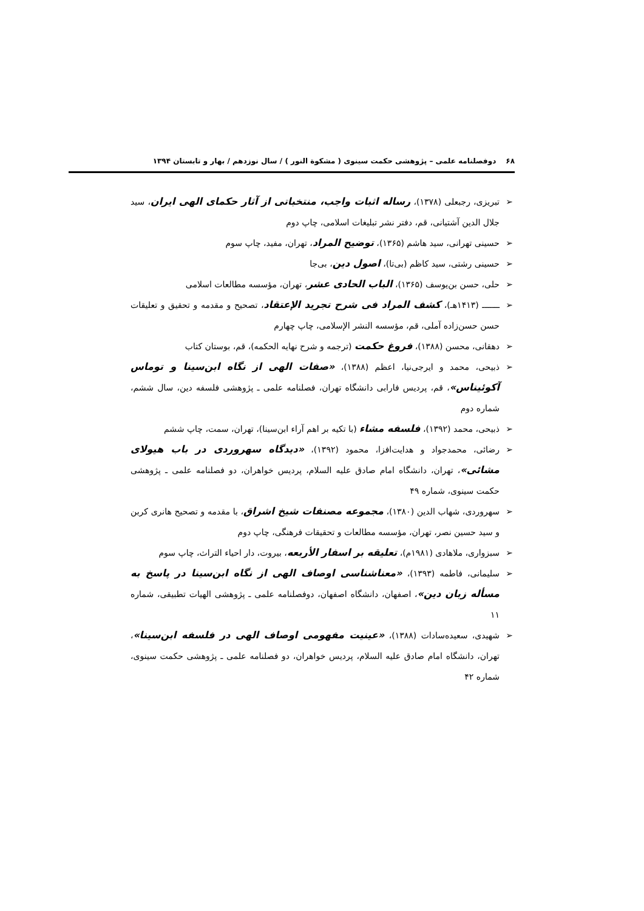۶۸ دوفصلنامه علمی – پژوهشی حکمت سینوی ( مشکوة النور ) / سال نوزدهم / بهار و تابستان ۱۳۹۴
➢ تبریزی، رجبعلی (۱۳۷۸)، رساله اثبات واجب، منتخباتی از آثار حکمای الهی ایران، سید جلال الدین آشتیانی، قم، دفتر نشر تبلیغات اسلامی، چاپ دوم
➢ حسینی تهرانی، سید هاشم (۱۳۶۵)، توضیح المراد، تهران، مفید، چاپ سوم
➢ حسینی رشتی، سید کاظم (بی‌تا)، اصول دین، بی‌جا
➢ حلی، حسن بن‌یوسف (۱۳۶۵)، الباب الحادی عشر، تهران، مؤسسه مطالعات اسلامی
➢ ـــــــ (۱۴۱۳هـ)، کشف المراد فی شرح تجرید الإعتقاد، تصحیح و مقدمه و تحقیق و تعلیقات حسن حسن‌زاده آملی، قم، مؤسسه النشر الإسلامی، چاپ چهارم
➢ دهقانی، محسن (۱۳۸۸)، فروغ حکمت (ترجمه و شرح نهایه الحکمه)، قم، بوستان کتاب
➢ ذبیحی، محمد و ایرجی‌نیا، اعظم (۱۳۸۸)، «صفات الهی از نگاه ابن‌سینا و توماس آکوئیناس»، قم، پردیس فارابی دانشگاه تهران، فصلنامه علمی ـ پژوهشی فلسفه دین، سال ششم، شماره دوم
➢ ذبیحی، محمد (۱۳۹۲)، فلسفه مشاء (با تکیه بر اهم آراء ابن‌سینا)، تهران، سمت، چاپ ششم
➢ رضائی، محمدجواد و هدایت‌افزا، محمود (۱۳۹۲)، «دیدگاه سهروردی در باب هیولای مشائی»، تهران، دانشگاه امام صادق علیه السلام، پردیس خواهران، دو فصلنامه علمی ـ پژوهشی حکمت سینوی، شماره ۴۹
➢ سهروردی، شهاب الدین (۱۳۸۰)، مجموعه مصنفات شیخ اشراق، با مقدمه و تصحیح هانری کربن و سید حسین نصر، تهران، مؤسسه مطالعات و تحقیقات فرهنگی، چاپ دوم
➢ سبزواری، ملاهادی (۱۹۸۱م)، تعلیقه بر اسفار الأربعه، بیروت، دار احیاء التراث، چاپ سوم
➢ سلیمانی، فاطمه (۱۳۹۳)، «معناشناسی اوصاف الهی از نگاه ابن‌سینا در پاسخ به مسأله زبان دین»، اصفهان، دانشگاه اصفهان، دوفصلنامه علمی ـ پژوهشی الهیات تطبیقی، شماره ۱۱
➢ شهیدی، سعیده‌سادات (۱۳۸۸)، «عینیت مفهومی اوصاف الهی در فلسفه ابن‌سینا»، تهران، دانشگاه امام صادق علیه السلام، پردیس خواهران، دو فصلنامه علمی ـ پژوهشی حکمت سینوی، شماره ۴۲